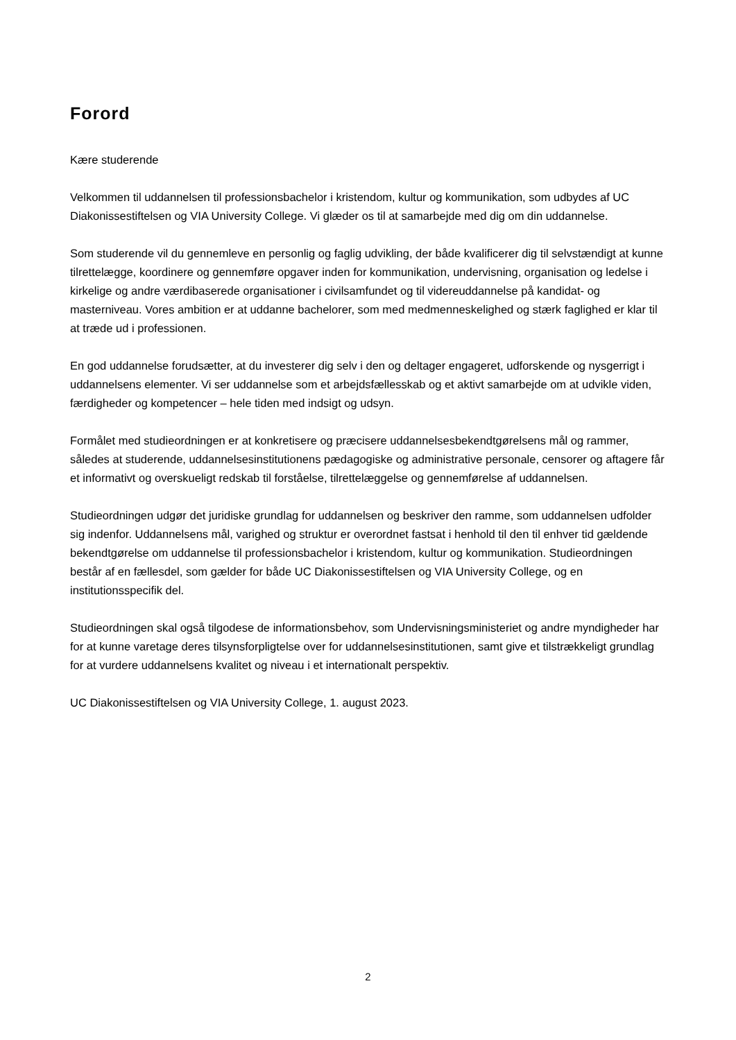Forord
Kære studerende
Velkommen til uddannelsen til professionsbachelor i kristendom, kultur og kommunikation, som udbydes af UC Diakonissestiftelsen og VIA University College. Vi glæder os til at samarbejde med dig om din uddannelse.
Som studerende vil du gennemleve en personlig og faglig udvikling, der både kvalificerer dig til selvstændigt at kunne tilrettelægge, koordinere og gennemføre opgaver inden for kommunikation, undervisning, organisation og ledelse i kirkelige og andre værdibaserede organisationer i civilsamfundet og til videreuddannelse på kandidat- og masterniveau. Vores ambition er at uddanne bachelorer, som med medmenneskelighed og stærk faglighed er klar til at træde ud i professionen.
En god uddannelse forudsætter, at du investerer dig selv i den og deltager engageret, udforskende og nysgerrigt i uddannelsens elementer. Vi ser uddannelse som et arbejdsfællesskab og et aktivt samarbejde om at udvikle viden, færdigheder og kompetencer – hele tiden med indsigt og udsyn.
Formålet med studieordningen er at konkretisere og præcisere uddannelsesbekendtgørelsens mål og rammer, således at studerende, uddannelsesinstitutionens pædagogiske og administrative personale, censorer og aftagere får et informativt og overskueligt redskab til forståelse, tilrettelæggelse og gennemførelse af uddannelsen.
Studieordningen udgør det juridiske grundlag for uddannelsen og beskriver den ramme, som uddannelsen udfolder sig indenfor. Uddannelsens mål, varighed og struktur er overordnet fastsat i henhold til den til enhver tid gældende bekendtgørelse om uddannelse til professionsbachelor i kristendom, kultur og kommunikation. Studieordningen består af en fællesdel, som gælder for både UC Diakonissestiftelsen og VIA University College, og en institutionsspecifik del.
Studieordningen skal også tilgodese de informationsbehov, som Undervisningsministeriet og andre myndigheder har for at kunne varetage deres tilsynsforpligtelse over for uddannelsesinstitutionen, samt give et tilstrækkeligt grundlag for at vurdere uddannelsens kvalitet og niveau i et internationalt perspektiv.
UC Diakonissestiftelsen og VIA University College, 1. august 2023.
2